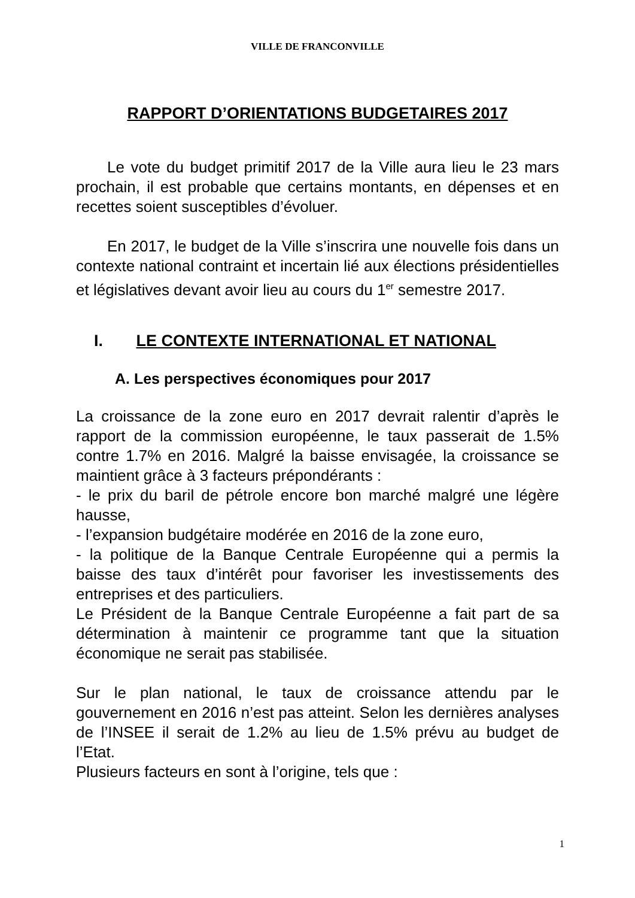VILLE DE FRANCONVILLE
RAPPORT D’ORIENTATIONS BUDGETAIRES 2017
Le vote du budget primitif 2017 de la Ville aura lieu le 23 mars prochain, il est probable que certains montants, en dépenses et en recettes soient susceptibles d’évoluer.
En 2017, le budget de la Ville s’inscrira une nouvelle fois dans un contexte national contraint et incertain lié aux élections présidentielles et législatives devant avoir lieu au cours du 1<sup>er</sup> semestre 2017.
I. LE CONTEXTE INTERNATIONAL ET NATIONAL
A. Les perspectives économiques pour 2017
La croissance de la zone euro en 2017 devrait ralentir d’après le rapport de la commission européenne, le taux passerait de 1.5% contre 1.7% en 2016. Malgré la baisse envisagée, la croissance se maintient grâce à 3 facteurs prépondérants :
- le prix du baril de pétrole encore bon marché malgré une légère hausse,
- l’expansion budgétaire modérée en 2016 de la zone euro,
- la politique de la Banque Centrale Européenne qui a permis la baisse des taux d’intérêt pour favoriser les investissements des entreprises et des particuliers.
Le Président de la Banque Centrale Européenne a fait part de sa détermination à maintenir ce programme tant que la situation économique ne serait pas stabilisée.
Sur le plan national, le taux de croissance attendu par le gouvernement en 2016 n’est pas atteint. Selon les dernières analyses de l’INSEE il serait de 1.2% au lieu de 1.5% prévu au budget de l’Etat.
Plusieurs facteurs en sont à l’origine, tels que :
1